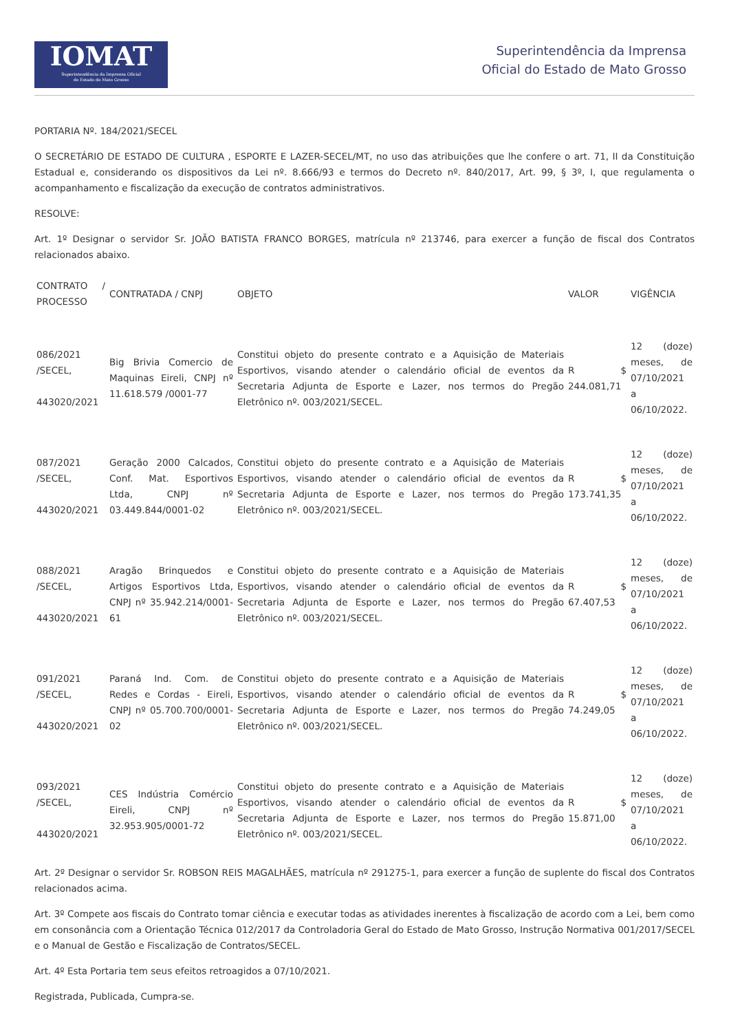IOMAT
Superintendência da Imprensa Oficial
do Estado de Mato Grosso
Superintendência da Imprensa
Oficial do Estado de Mato Grosso
PORTARIA Nº. 184/2021/SECEL
O SECRETÁRIO DE ESTADO DE CULTURA , ESPORTE E LAZER-SECEL/MT, no uso das atribuições que lhe confere o art. 71, II da Constituição Estadual e, considerando os dispositivos da Lei nº. 8.666/93 e termos do Decreto nº. 840/2017, Art. 99, § 3º, I, que regulamenta o acompanhamento e fiscalização da execução de contratos administrativos.
RESOLVE:
Art. 1º Designar o servidor Sr. JOÃO BATISTA FRANCO BORGES, matrícula nº 213746, para exercer a função de fiscal dos Contratos relacionados abaixo.
| CONTRATO / PROCESSO | CONTRATADA / CNPJ | OBJETO | VALOR | VIGÊNCIA |
| 086/2021 /SECEL, 443020/2021 | Big Brivia Comercio de Maquinas Eireli, CNPJ nº 11.618.579 /0001-77 | Constitui objeto do presente contrato e a Aquisição de Materiais Esportivos, visando atender o calendário oficial de eventos da Secretaria Adjunta de Esporte e Lazer, nos termos do Pregão Eletrônico nº. 003/2021/SECEL. | R $ 244.081,71 | 12 (doze) meses, de 07/10/2021 a 06/10/2022. |
| 087/2021 /SECEL, 443020/2021 | Geração 2000 Calcados, Conf. Mat. Esportivos Ltda, CNPJ nº 03.449.844/0001-02 | Constitui objeto do presente contrato e a Aquisição de Materiais Esportivos, visando atender o calendário oficial de eventos da Secretaria Adjunta de Esporte e Lazer, nos termos do Pregão Eletrônico nº. 003/2021/SECEL. | R $ 173.741,35 | 12 (doze) meses, de 07/10/2021 a 06/10/2022. |
| 088/2021 /SECEL, 443020/2021 | Aragão Brinquedos e Artigos Esportivos Ltda, CNPJ nº 35.942.214/0001-61 | Constitui objeto do presente contrato e a Aquisição de Materiais Esportivos, visando atender o calendário oficial de eventos da Secretaria Adjunta de Esporte e Lazer, nos termos do Pregão Eletrônico nº. 003/2021/SECEL. | R $ 67.407,53 | 12 (doze) meses, de 07/10/2021 a 06/10/2022. |
| 091/2021 /SECEL, 443020/2021 | Paraná Ind. Com. de Redes e Cordas - Eireli, CNPJ nº 05.700.700/0001-02 | Constitui objeto do presente contrato e a Aquisição de Materiais Esportivos, visando atender o calendário oficial de eventos da Secretaria Adjunta de Esporte e Lazer, nos termos do Pregão Eletrônico nº. 003/2021/SECEL. | R $ 74.249,05 | 12 (doze) meses, de 07/10/2021 a 06/10/2022. |
| 093/2021 /SECEL, 443020/2021 | CES Indústria Comércio Eireli, CNPJ nº 32.953.905/0001-72 | Constitui objeto do presente contrato e a Aquisição de Materiais Esportivos, visando atender o calendário oficial de eventos da Secretaria Adjunta de Esporte e Lazer, nos termos do Pregão Eletrônico nº. 003/2021/SECEL. | R $ 15.871,00 | 12 (doze) meses, de 07/10/2021 a 06/10/2022. |
Art. 2º Designar o servidor Sr. ROBSON REIS MAGALHÃES, matrícula nº 291275-1, para exercer a função de suplente do fiscal dos Contratos relacionados acima.
Art. 3º Compete aos fiscais do Contrato tomar ciência e executar todas as atividades inerentes à fiscalização de acordo com a Lei, bem como em consonância com a Orientação Técnica 012/2017 da Controladoria Geral do Estado de Mato Grosso, Instrução Normativa 001/2017/SECEL e o Manual de Gestão e Fiscalização de Contratos/SECEL.
Art. 4º Esta Portaria tem seus efeitos retroagidos a 07/10/2021.
Registrada, Publicada, Cumpra-se.